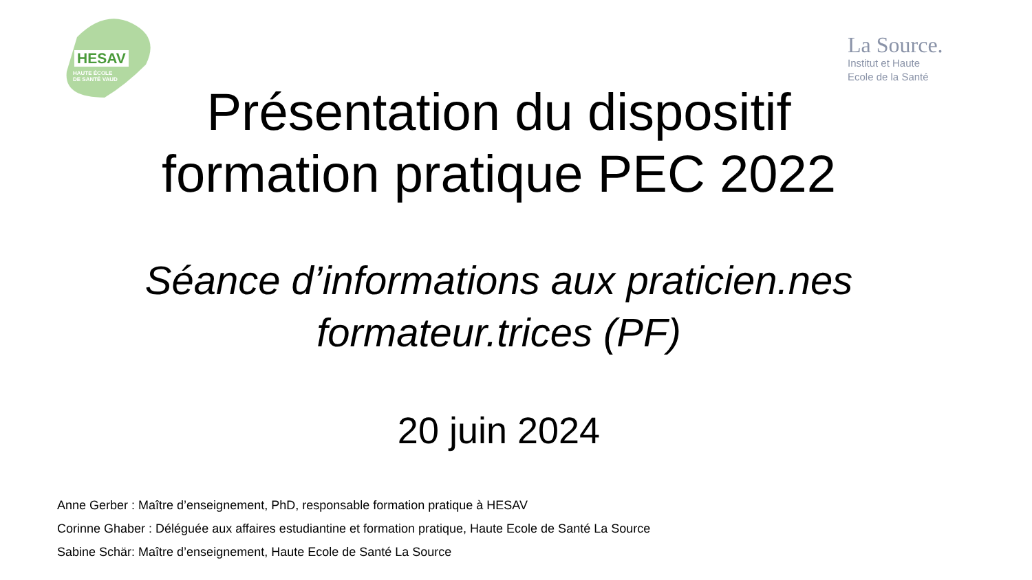HESAV
HAUTE ÉCOLE
DE SANTÉ VAUD
La Source.
Institut et Haute
Ecole de la Santé
Présentation du dispositif
formation pratique PEC 2022
Séance d’informations aux praticien.nes
formateur.trices (PF)
20 juin 2024
Anne Gerber : Maître d’enseignement, PhD, responsable formation pratique à HESAV
Corinne Ghaber : Déléguée aux affaires estudiantine et formation pratique, Haute Ecole de Santé La Source
Sabine Schär: Maître d’enseignement, Haute Ecole de Santé La Source